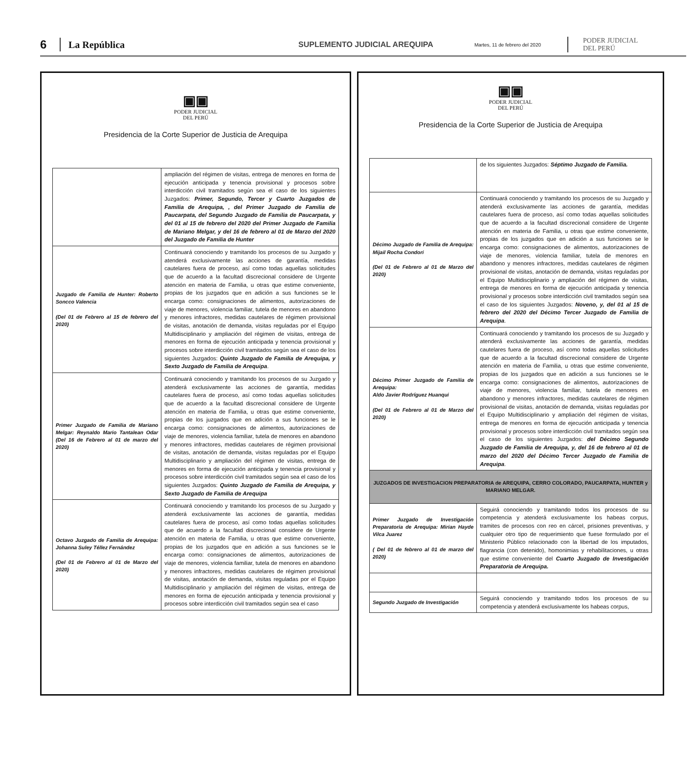6
La República
SUPLEMENTO JUDICIAL AREQUIPA
Martes, 11 de febrero del 2020
PODER JUDICIAL
DEL PERÚ
▣▣
PODER JUDICIAL
DEL PERÚ
Presidencia de la Corte Superior de Justicia de Arequipa
| | ampliación del régimen de visitas, entrega de menores en forma de ejecución anticipada y tenencia provisional y procesos sobre interdicción civil tramitados según sea el caso de los siguientes Juzgados: Primer, Segundo, Tercer y Cuarto Juzgados de Familia de Arequipa, , del Primer Juzgado de Familia de Paucarpata, del Segundo Juzgado de Familia de Paucarpata, y del 01 al 15 de febrero del 2020 del Primer Juzgado de Familia de Mariano Melgar, y del 16 de febrero al 01 de Marzo del 2020 del Juzgado de Familia de Hunter |
| Juzgado de Familia de Hunter: Roberto Soncco Valencia (Del 01 de Febrero al 15 de febrero del 2020) | Continuará conociendo y tramitando los procesos de su Juzgado y atenderá exclusivamente las acciones de garantía, medidas cautelares fuera de proceso, así como todas aquellas solicitudes que de acuerdo a la facultad discrecional considere de Urgente atención en materia de Familia, u otras que estime conveniente, propias de los juzgados que en adición a sus funciones se le encarga como: consignaciones de alimentos, autorizaciones de viaje de menores, violencia familiar, tutela de menores en abandono y menores infractores, medidas cautelares de régimen provisional de visitas, anotación de demanda, visitas reguladas por el Equipo Multidisciplinario y ampliación del régimen de visitas, entrega de menores en forma de ejecución anticipada y tenencia provisional y procesos sobre interdicción civil tramitados según sea el caso de los siguientes Juzgados: Quinto Juzgado de Familia de Arequipa, y Sexto Juzgado de Familia de Arequipa . |
| Primer Juzgado de Familia de Mariano Melgar: Reynaldo Mario Tantalean Odar (Del 16 de Febrero al 01 de marzo del 2020) | Continuará conociendo y tramitando los procesos de su Juzgado y atenderá exclusivamente las acciones de garantía, medidas cautelares fuera de proceso, así como todas aquellas solicitudes que de acuerdo a la facultad discrecional considere de Urgente atención en materia de Familia, u otras que estime conveniente, propias de los juzgados que en adición a sus funciones se le encarga como: consignaciones de alimentos, autorizaciones de viaje de menores, violencia familiar, tutela de menores en abandono y menores infractores, medidas cautelares de régimen provisional de visitas, anotación de demanda, visitas reguladas por el Equipo Multidisciplinario y ampliación del régimen de visitas, entrega de menores en forma de ejecución anticipada y tenencia provisional y procesos sobre interdicción civil tramitados según sea el caso de los siguientes Juzgados: Quinto Juzgado de Familia de Arequipa, y Sexto Juzgado de Familia de Arequipa |
| Octavo Juzgado de Familia de Arequipa: Johanna Suley Téllez Fernández (Del 01 de Febrero al 01 de Marzo del 2020) | Continuará conociendo y tramitando los procesos de su Juzgado y atenderá exclusivamente las acciones de garantía, medidas cautelares fuera de proceso, así como todas aquellas solicitudes que de acuerdo a la facultad discrecional considere de Urgente atención en materia de Familia, u otras que estime conveniente, propias de los juzgados que en adición a sus funciones se le encarga como: consignaciones de alimentos, autorizaciones de viaje de menores, violencia familiar, tutela de menores en abandono y menores infractores, medidas cautelares de régimen provisional de visitas, anotación de demanda, visitas reguladas por el Equipo Multidisciplinario y ampliación del régimen de visitas, entrega de menores en forma de ejecución anticipada y tenencia provisional y procesos sobre interdicción civil tramitados según sea el caso |
▣▣
PODER JUDICIAL
DEL PERÚ
Presidencia de la Corte Superior de Justicia de Arequipa
| | de los siguientes Juzgados: Séptimo Juzgado de Familia. |
| Décimo Juzgado de Familia de Arequipa: Mijail Rocha Condori (Del 01 de Febrero al 01 de Marzo del 2020) | Continuará conociendo y tramitando los procesos de su Juzgado y atenderá exclusivamente las acciones de garantía, medidas cautelares fuera de proceso, así como todas aquellas solicitudes que de acuerdo a la facultad discrecional considere de Urgente atención en materia de Familia, u otras que estime conveniente, propias de los juzgados que en adición a sus funciones se le encarga como: consignaciones de alimentos, autorizaciones de viaje de menores, violencia familiar, tutela de menores en abandono y menores infractores, medidas cautelares de régimen provisional de visitas, anotación de demanda, visitas reguladas por el Equipo Multidisciplinario y ampliación del régimen de visitas, entrega de menores en forma de ejecución anticipada y tenencia provisional y procesos sobre interdicción civil tramitados según sea el caso de los siguientes Juzgados: Noveno, y, del 01 al 15 de febrero del 2020 del Décimo Tercer Juzgado de Familia de Arequipa . |
| Décimo Primer Juzgado de Familia de Arequipa: Aldo Javier Rodríguez Huanqui (Del 01 de Febrero al 01 de Marzo del 2020) | Continuará conociendo y tramitando los procesos de su Juzgado y atenderá exclusivamente las acciones de garantía, medidas cautelares fuera de proceso, así como todas aquellas solicitudes que de acuerdo a la facultad discrecional considere de Urgente atención en materia de Familia, u otras que estime conveniente, propias de los juzgados que en adición a sus funciones se le encarga como: consignaciones de alimentos, autorizaciones de viaje de menores, violencia familiar, tutela de menores en abandono y menores infractores, medidas cautelares de régimen provisional de visitas, anotación de demanda, visitas reguladas por el Equipo Multidisciplinario y ampliación del régimen de visitas, entrega de menores en forma de ejecución anticipada y tenencia provisional y procesos sobre interdicción civil tramitados según sea el caso de los siguientes Juzgados: del Décimo Segundo Juzgado de Familia de Arequipa, y, del 16 de febrero al 01 de marzo del 2020 del Décimo Tercer Juzgado de Familia de Arequipa . |
| JUZGADOS DE INVESTIGACION PREPARATORIA de AREQUIPA, CERRO COLORADO, PAUCARPATA, HUNTER y MARIANO MELGAR. | |
| Primer Juzgado de Investigación Preparatoria de Arequipa: Mirian Hayde Vilca Juarez ( Del 01 de febrero al 01 de marzo del 2020) | Seguirá conociendo y tramitando todos los procesos de su competencia y atenderá exclusivamente los habeas corpus, tramites de procesos con reo en cárcel, prisiones preventivas, y cualquier otro tipo de requerimiento que fuese formulado por el Ministerio Público relacionado con la libertad de los imputados, flagrancia (con detenido), homonimias y rehabilitaciones, u otras que estime conveniente del Cuarto Juzgado de Investigación Preparatoria de Arequipa. |
| Segundo Juzgado de Investigación | Seguirá conociendo y tramitando todos los procesos de su competencia y atenderá exclusivamente los habeas corpus, |